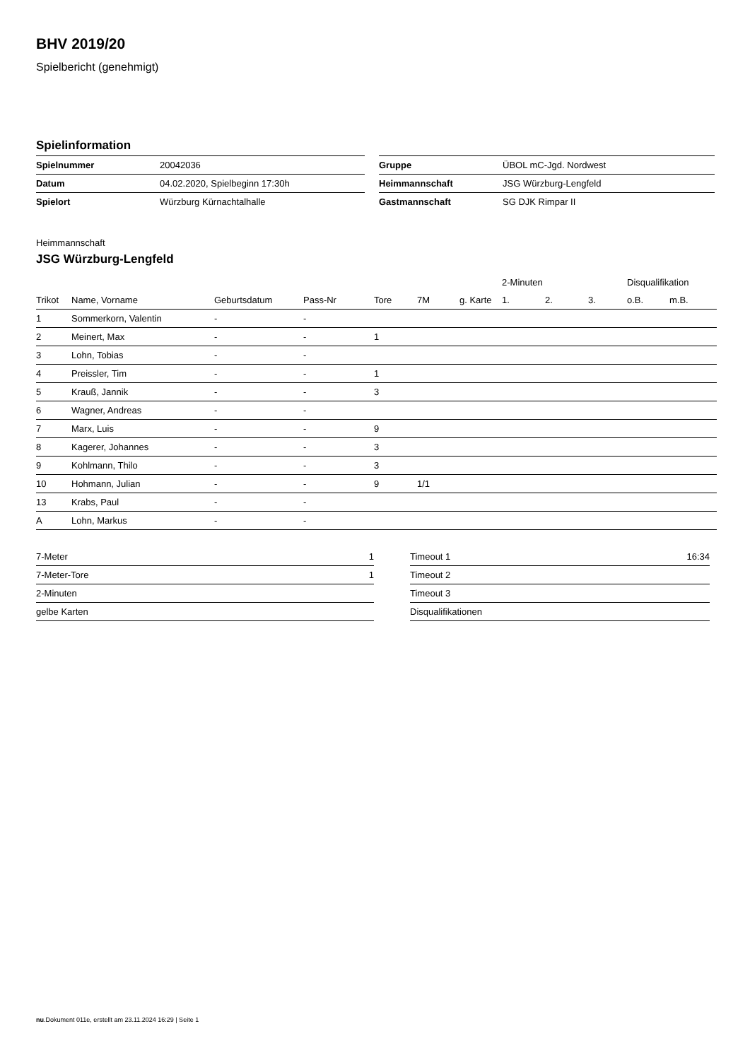BHV 2019/20
Spielbericht (genehmigt)
Spielinformation
| Spielnummer | 20042036 | | Gruppe | ÜBOL mC-Jgd. Nordwest |
| Datum | 04.02.2020, Spielbeginn 17:30h | | Heimmannschaft | JSG Würzburg-Lengfeld |
| Spielort | Würzburg Kürnachtalhalle | | Gastmannschaft | SG DJK Rimpar II |
Heimmannschaft
JSG Würzburg-Lengfeld
| | | | | | | | 2-Minuten | | | Disqualifikation | |
| --- | --- | --- | --- | --- | --- | --- | --- | --- | --- | --- | --- |
| Trikot | Name, Vorname | Geburtsdatum | Pass-Nr | Tore | 7M | g. Karte | 1. | 2. | 3. | o.B. | m.B. |
| 1 | Sommerkorn, Valentin | - | - | | | | | | | | |
| 2 | Meinert, Max | - | - | 1 | | | | | | | |
| 3 | Lohn, Tobias | - | - | | | | | | | | |
| 4 | Preissler, Tim | - | - | 1 | | | | | | | |
| 5 | Krauß, Jannik | - | - | 3 | | | | | | | |
| 6 | Wagner, Andreas | - | - | | | | | | | | |
| 7 | Marx, Luis | - | - | 9 | | | | | | | |
| 8 | Kagerer, Johannes | - | - | 3 | | | | | | | |
| 9 | Kohlmann, Thilo | - | - | 3 | | | | | | | |
| 10 | Hohmann, Julian | - | - | 9 | 1/1 | | | | | | |
| 13 | Krabs, Paul | - | - | | | | | | | | |
| A | Lohn, Markus | - | - | | | | | | | | |
| 7-Meter | 1 |
| 7-Meter-Tore | 1 |
| 2-Minuten | |
| gelbe Karten | |
| Timeout 1 | 16:34 |
| Timeout 2 | |
| Timeout 3 | |
| Disqualifikationen | |
nu.Dokument 011e, erstellt am 23.11.2024 16:29 | Seite 1